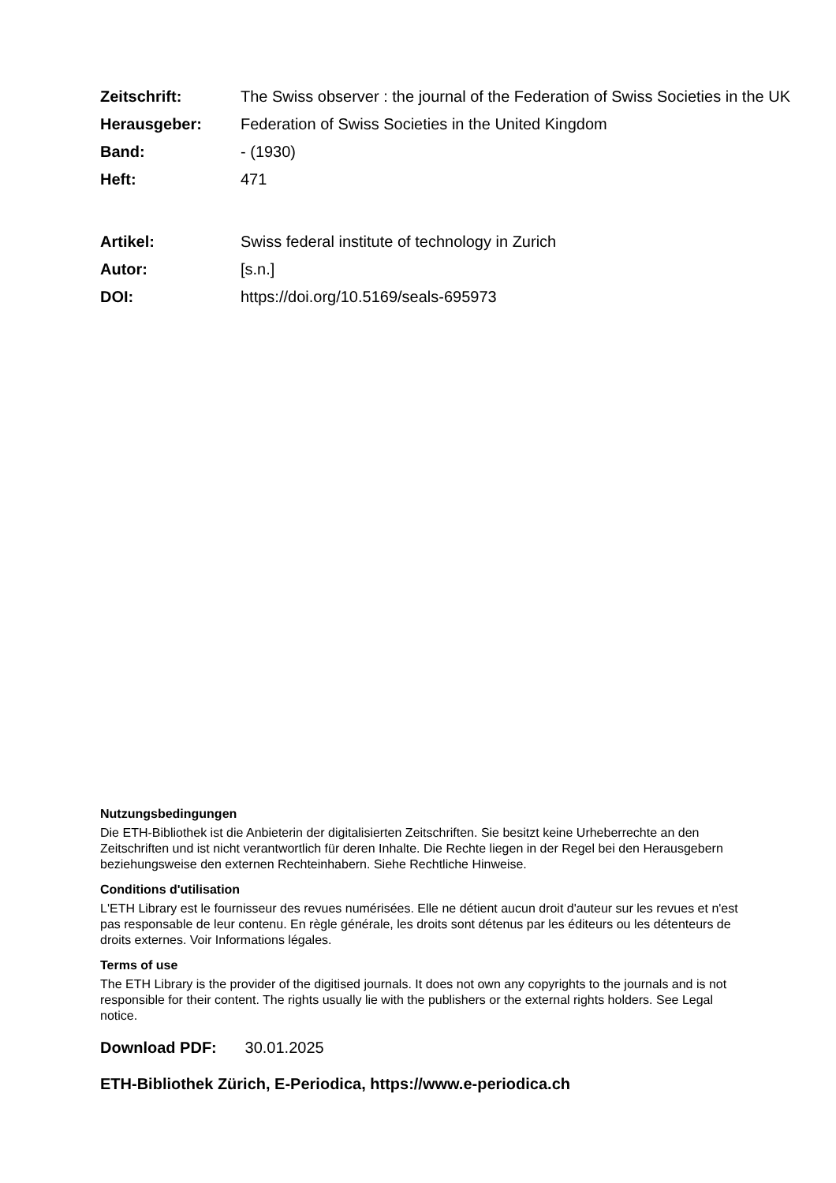Zeitschrift: The Swiss observer : the journal of the Federation of Swiss Societies in the UK
Herausgeber: Federation of Swiss Societies in the United Kingdom
Band: - (1930)
Heft: 471
Artikel: Swiss federal institute of technology in Zurich
Autor: [s.n.]
DOI: https://doi.org/10.5169/seals-695973
Nutzungsbedingungen
Die ETH-Bibliothek ist die Anbieterin der digitalisierten Zeitschriften. Sie besitzt keine Urheberrechte an den Zeitschriften und ist nicht verantwortlich für deren Inhalte. Die Rechte liegen in der Regel bei den Herausgebern beziehungsweise den externen Rechteinhabern. Siehe Rechtliche Hinweise.
Conditions d'utilisation
L'ETH Library est le fournisseur des revues numérisées. Elle ne détient aucun droit d'auteur sur les revues et n'est pas responsable de leur contenu. En règle générale, les droits sont détenus par les éditeurs ou les détenteurs de droits externes. Voir Informations légales.
Terms of use
The ETH Library is the provider of the digitised journals. It does not own any copyrights to the journals and is not responsible for their content. The rights usually lie with the publishers or the external rights holders. See Legal notice.
Download PDF: 30.01.2025
ETH-Bibliothek Zürich, E-Periodica, https://www.e-periodica.ch